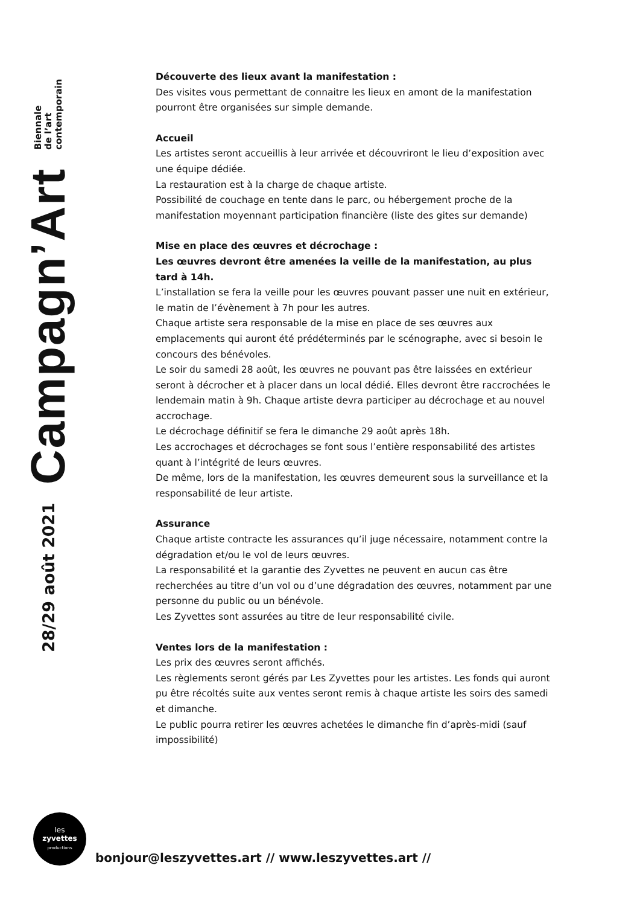28/29 août 2021 Campagn’Art Biennale
de l’art
contemporain
Découverte des lieux avant la manifestation :
Des visites vous permettant de connaitre les lieux en amont de la manifestation pourront être organisées sur simple demande.
Accueil
Les artistes seront accueillis à leur arrivée et découvriront le lieu d’exposition avec une équipe dédiée.
La restauration est à la charge de chaque artiste.
Possibilité de couchage en tente dans le parc, ou hébergement proche de la manifestation moyennant participation financière (liste des gites sur demande)
Mise en place des œuvres et décrochage :
Les œuvres devront être amenées la veille de la manifestation, au plus tard à 14h.
L’installation se fera la veille pour les œuvres pouvant passer une nuit en extérieur, le matin de l’évènement à 7h pour les autres.
Chaque artiste sera responsable de la mise en place de ses œuvres aux emplacements qui auront été prédéterminés par le scénographe, avec si besoin le concours des bénévoles.
Le soir du samedi 28 août, les œuvres ne pouvant pas être laissées en extérieur seront à décrocher et à placer dans un local dédié. Elles devront être raccrochées le lendemain matin à 9h. Chaque artiste devra participer au décrochage et au nouvel accrochage.
Le décrochage définitif se fera le dimanche 29 août après 18h.
Les accrochages et décrochages se font sous l’entière responsabilité des artistes quant à l’intégrité de leurs œuvres.
De même, lors de la manifestation, les œuvres demeurent sous la surveillance et la responsabilité de leur artiste.
Assurance
Chaque artiste contracte les assurances qu’il juge nécessaire, notamment contre la dégradation et/ou le vol de leurs œuvres.
La responsabilité et la garantie des Zyvettes ne peuvent en aucun cas être recherchées au titre d’un vol ou d’une dégradation des œuvres, notamment par une personne du public ou un bénévole.
Les Zyvettes sont assurées au titre de leur responsabilité civile.
Ventes lors de la manifestation :
Les prix des œuvres seront affichés.
Les règlements seront gérés par Les Zyvettes pour les artistes. Les fonds qui auront pu être récoltés suite aux ventes seront remis à chaque artiste les soirs des samedi et dimanche.
Le public pourra retirer les œuvres achetées le dimanche fin d’après-midi (sauf impossibilité)
les
zyvettes
productions
bonjour@leszyvettes.art // www.leszyvettes.art //